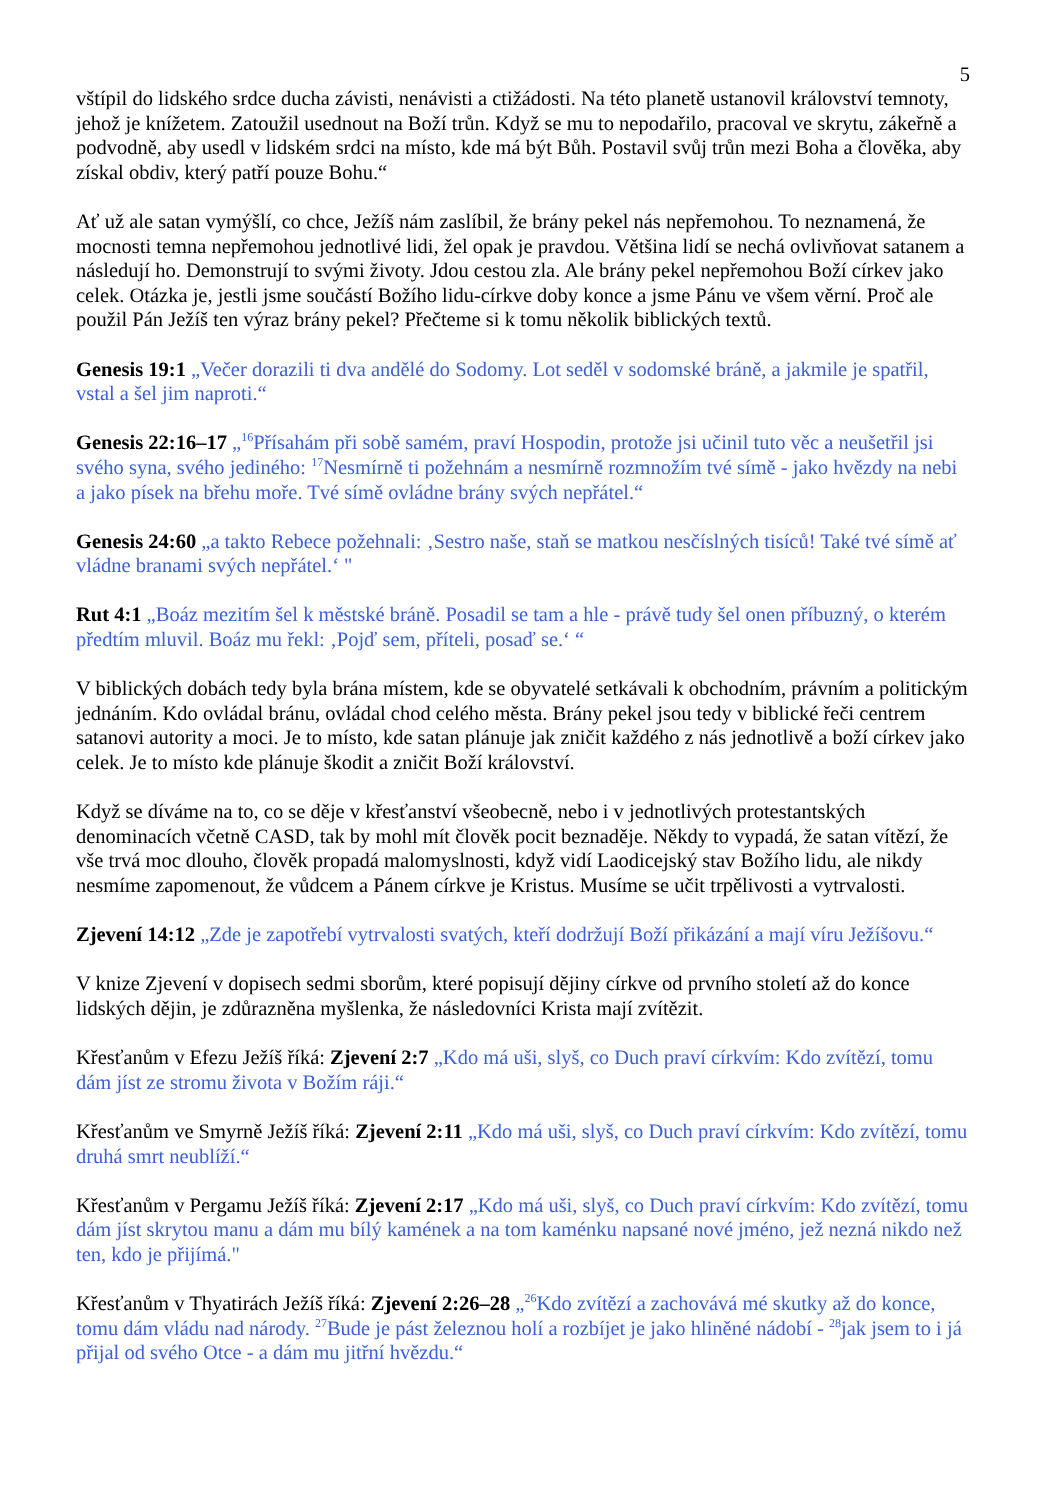5
vštípil do lidského srdce ducha závisti, nenávisti a ctižádosti. Na této planetě ustanovil království temnoty, jehož je knížetem. Zatoužil usednout na Boží trůn. Když se mu to nepodařilo, pracoval ve skrytu, zákeřně a podvodně, aby usedl v lidském srdci na místo, kde má být Bůh. Postavil svůj trůn mezi Boha a člověka, aby získal obdiv, který patří pouze Bohu.“
Ať už ale satan vymýšlí, co chce, Ježíš nám zaslíbil, že brány pekel nás nepřemohou. To neznamená, že mocnosti temna nepřemohou jednotlivé lidi, žel opak je pravdou. Většina lidí se nechá ovlivňovat satanem a následují ho. Demonstrují to svými životy. Jdou cestou zla. Ale brány pekel nepřemohou Boží církev jako celek. Otázka je, jestli jsme součástí Božího lidu-církve doby konce a jsme Pánu ve všem věrní. Proč ale použil Pán Ježíš ten výraz brány pekel? Přečteme si k tomu několik biblických textů.
Genesis 19:1 „Večer dorazili ti dva andělé do Sodomy. Lot seděl v sodomské bráně, a jakmile je spatřil, vstal a šel jim naproti.“
Genesis 22:16–17 „<sup>16</sup>Přísahám při sobě samém, praví Hospodin, protože jsi učinil tuto věc a neušetřil jsi svého syna, svého jediného: <sup>17</sup>Nesmírně ti požehnám a nesmírně rozmnožím tvé símě - jako hvězdy na nebi a jako písek na břehu moře. Tvé símě ovládne brány svých nepřátel.“
Genesis 24:60 „a takto Rebece požehnali: ‚Sestro naše, staň se matkou nesčíslných tisíců! Také tvé símě ať vládne branami svých nepřátel.‘ "
Rut 4:1 „Boáz mezitím šel k městské bráně. Posadil se tam a hle - právě tudy šel onen příbuzný, o kterém předtím mluvil. Boáz mu řekl: ‚Pojď sem, příteli, posaď se.‘ “
V biblických dobách tedy byla brána místem, kde se obyvatelé setkávali k obchodním, právním a politickým jednáním. Kdo ovládal bránu, ovládal chod celého města. Brány pekel jsou tedy v biblické řeči centrem satanovi autority a moci. Je to místo, kde satan plánuje jak zničit každého z nás jednotlivě a boží církev jako celek. Je to místo kde plánuje škodit a zničit Boží království.
Když se díváme na to, co se děje v křesťanství všeobecně, nebo i v jednotlivých protestantských denominacích včetně CASD, tak by mohl mít člověk pocit beznaděje. Někdy to vypadá, že satan vítězí, že vše trvá moc dlouho, člověk propadá malomyslnosti, když vidí Laodicejský stav Božího lidu, ale nikdy nesmíme zapomenout, že vůdcem a Pánem církve je Kristus. Musíme se učit trpělivosti a vytrvalosti.
Zjevení 14:12 „Zde je zapotřebí vytrvalosti svatých, kteří dodržují Boží přikázání a mají víru Ježíšovu.“
V knize Zjevení v dopisech sedmi sborům, které popisují dějiny církve od prvního století až do konce lidských dějin, je zdůrazněna myšlenka, že následovníci Krista mají zvítězit.
Křesťanům v Efezu Ježíš říká: Zjevení 2:7 „Kdo má uši, slyš, co Duch praví církvím: Kdo zvítězí, tomu dám jíst ze stromu života v Božím ráji.“
Křesťanům ve Smyrně Ježíš říká: Zjevení 2:11 „Kdo má uši, slyš, co Duch praví církvím: Kdo zvítězí, tomu druhá smrt neublíží.“
Křesťanům v Pergamu Ježíš říká: Zjevení 2:17 „Kdo má uši, slyš, co Duch praví církvím: Kdo zvítězí, tomu dám jíst skrytou manu a dám mu bílý kamének a na tom kaménku napsané nové jméno, jež nezná nikdo než ten, kdo je přijímá."
Křesťanům v Thyatirách Ježíš říká: Zjevení 2:26–28 „<sup>26</sup>Kdo zvítězí a zachovává mé skutky až do konce, tomu dám vládu nad národy. <sup>27</sup>Bude je pást železnou holí a rozbíjet je jako hliněné nádobí - <sup>28</sup>jak jsem to i já přijal od svého Otce - a dám mu jitřní hvězdu.“